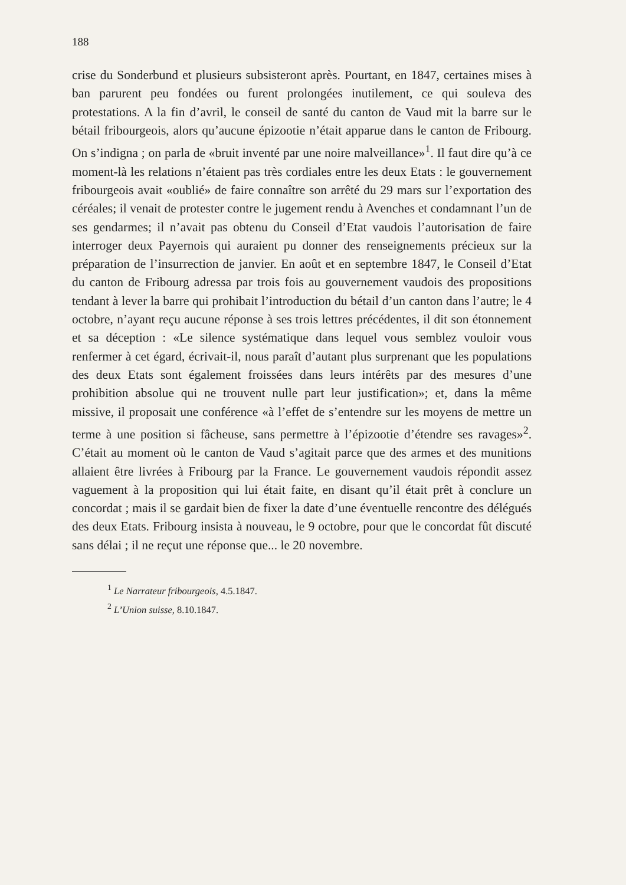188
crise du Sonderbund et plusieurs subsisteront après. Pourtant, en 1847, certaines mises à ban parurent peu fondées ou furent prolongées inutilement, ce qui souleva des protestations. A la fin d’avril, le conseil de santé du canton de Vaud mit la barre sur le bétail fribourgeois, alors qu’aucune épizootie n’était apparue dans le canton de Fribourg. On s’indigna ; on parla de «bruit inventé par une noire malveillance»<sup>1</sup>. Il faut dire qu’à ce moment-là les relations n’étaient pas très cordiales entre les deux Etats : le gouvernement fribourgeois avait «oublié» de faire connaître son arrêté du 29 mars sur l’exportation des céréales; il venait de protester contre le jugement rendu à Avenches et condamnant l’un de ses gendarmes; il n’avait pas obtenu du Conseil d’Etat vaudois l’autorisation de faire interroger deux Payernois qui auraient pu donner des renseignements précieux sur la préparation de l’insurrection de janvier. En août et en septembre 1847, le Conseil d’Etat du canton de Fribourg adressa par trois fois au gouvernement vaudois des propositions tendant à lever la barre qui prohibait l’introduction du bétail d’un canton dans l’autre; le 4 octobre, n’ayant reçu aucune réponse à ses trois lettres précédentes, il dit son étonnement et sa déception : «Le silence systématique dans lequel vous semblez vouloir vous renfermer à cet égard, écrivait-il, nous paraît d’autant plus surprenant que les populations des deux Etats sont également froissées dans leurs intérêts par des mesures d’une prohibition absolue qui ne trouvent nulle part leur justification»; et, dans la même missive, il proposait une conférence «à l’effet de s’entendre sur les moyens de mettre un terme à une position si fâcheuse, sans permettre à l’épizootie d’étendre ses ravages»<sup>2</sup>. C’était au moment où le canton de Vaud s’agitait parce que des armes et des munitions allaient être livrées à Fribourg par la France. Le gouvernement vaudois répondit assez vaguement à la proposition qui lui était faite, en disant qu’il était prêt à conclure un concordat ; mais il se gardait bien de fixer la date d’une éventuelle rencontre des délégués des deux Etats. Fribourg insista à nouveau, le 9 octobre, pour que le concordat fût discuté sans délai ; il ne reçut une réponse que... le 20 novembre.
<sup>1</sup> Le Narrateur fribourgeois, 4.5.1847.
<sup>2</sup> L’Union suisse, 8.10.1847.